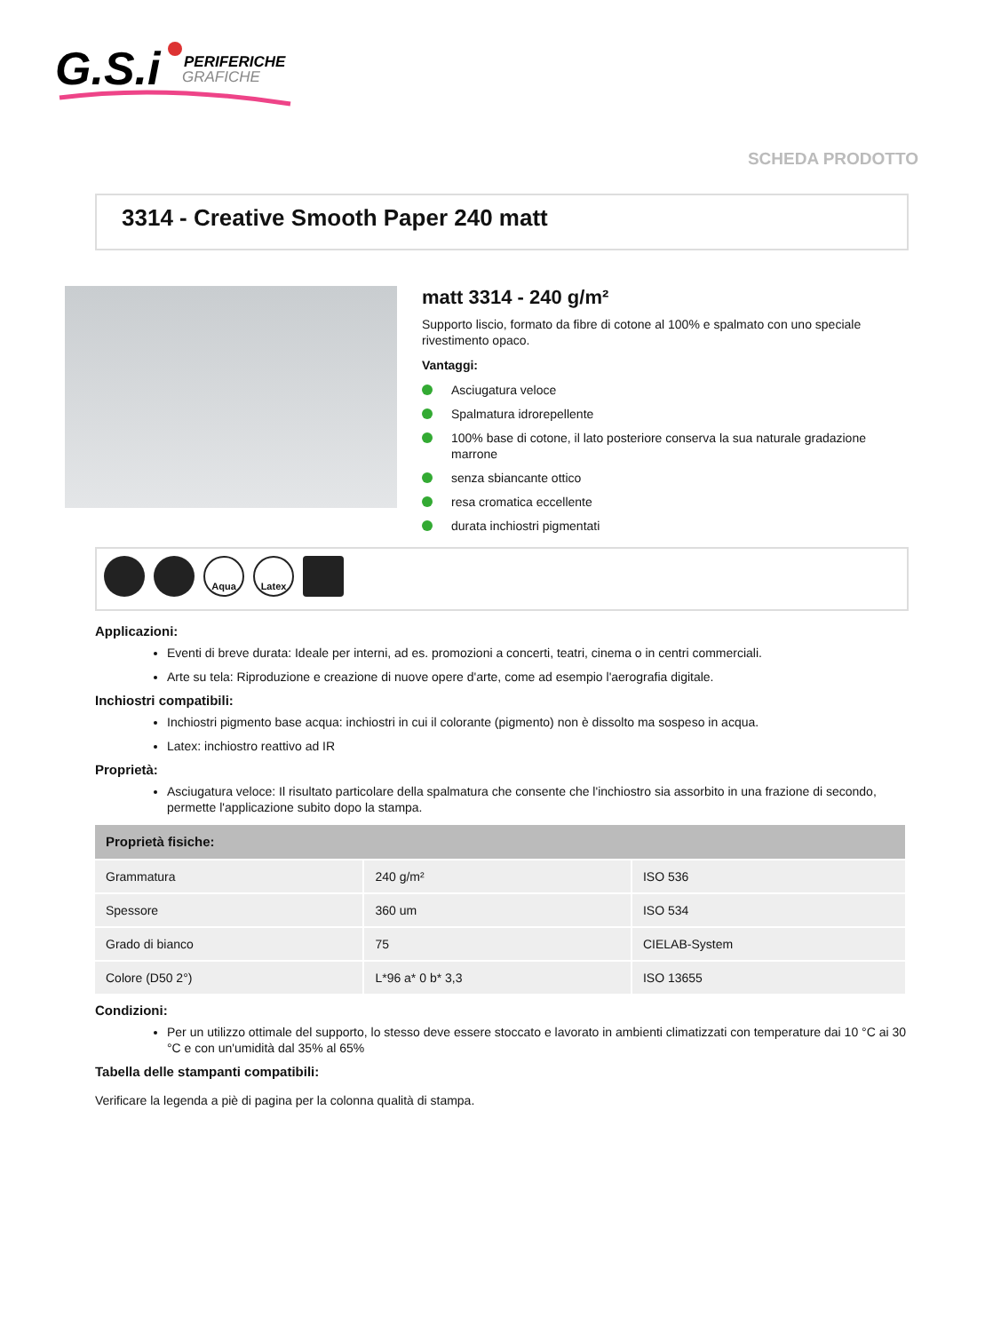G.S.i
PERIFERICHE
GRAFICHE
SCHEDA PRODOTTO
3314 - Creative Smooth Paper 240 matt
matt 3314 - 240 g/m²
Supporto liscio, formato da fibre di cotone al 100% e spalmato con uno speciale rivestimento opaco.
Vantaggi:
Asciugatura veloce
Spalmatura idrorepellente
100% base di cotone, il lato posteriore conserva la sua naturale gradazione marrone
senza sbiancante ottico
resa cromatica eccellente
durata inchiostri pigmentati
Aqua Latex
Applicazioni:
Eventi di breve durata: Ideale per interni, ad es. promozioni a concerti, teatri, cinema o in centri commerciali.
Arte su tela: Riproduzione e creazione di nuove opere d'arte, come ad esempio l'aerografia digitale.
Inchiostri compatibili:
Inchiostri pigmento base acqua: inchiostri in cui il colorante (pigmento) non è dissolto ma sospeso in acqua.
Latex: inchiostro reattivo ad IR
Proprietà:
Asciugatura veloce: Il risultato particolare della spalmatura che consente che l'inchiostro sia assorbito in una frazione di secondo, permette l'applicazione subito dopo la stampa.
| Proprietà fisiche: | | |
| --- | --- | --- |
| Grammatura | 240 g/m² | ISO 536 |
| Spessore | 360 um | ISO 534 |
| Grado di bianco | 75 | CIELAB-System |
| Colore (D50 2°) | L*96 a* 0 b* 3,3 | ISO 13655 |
Condizioni:
Per un utilizzo ottimale del supporto, lo stesso deve essere stoccato e lavorato in ambienti climatizzati con temperature dai 10 °C ai 30 °C e con un'umidità dal 35% al 65%
Tabella delle stampanti compatibili:
Verificare la legenda a piè di pagina per la colonna qualità di stampa.